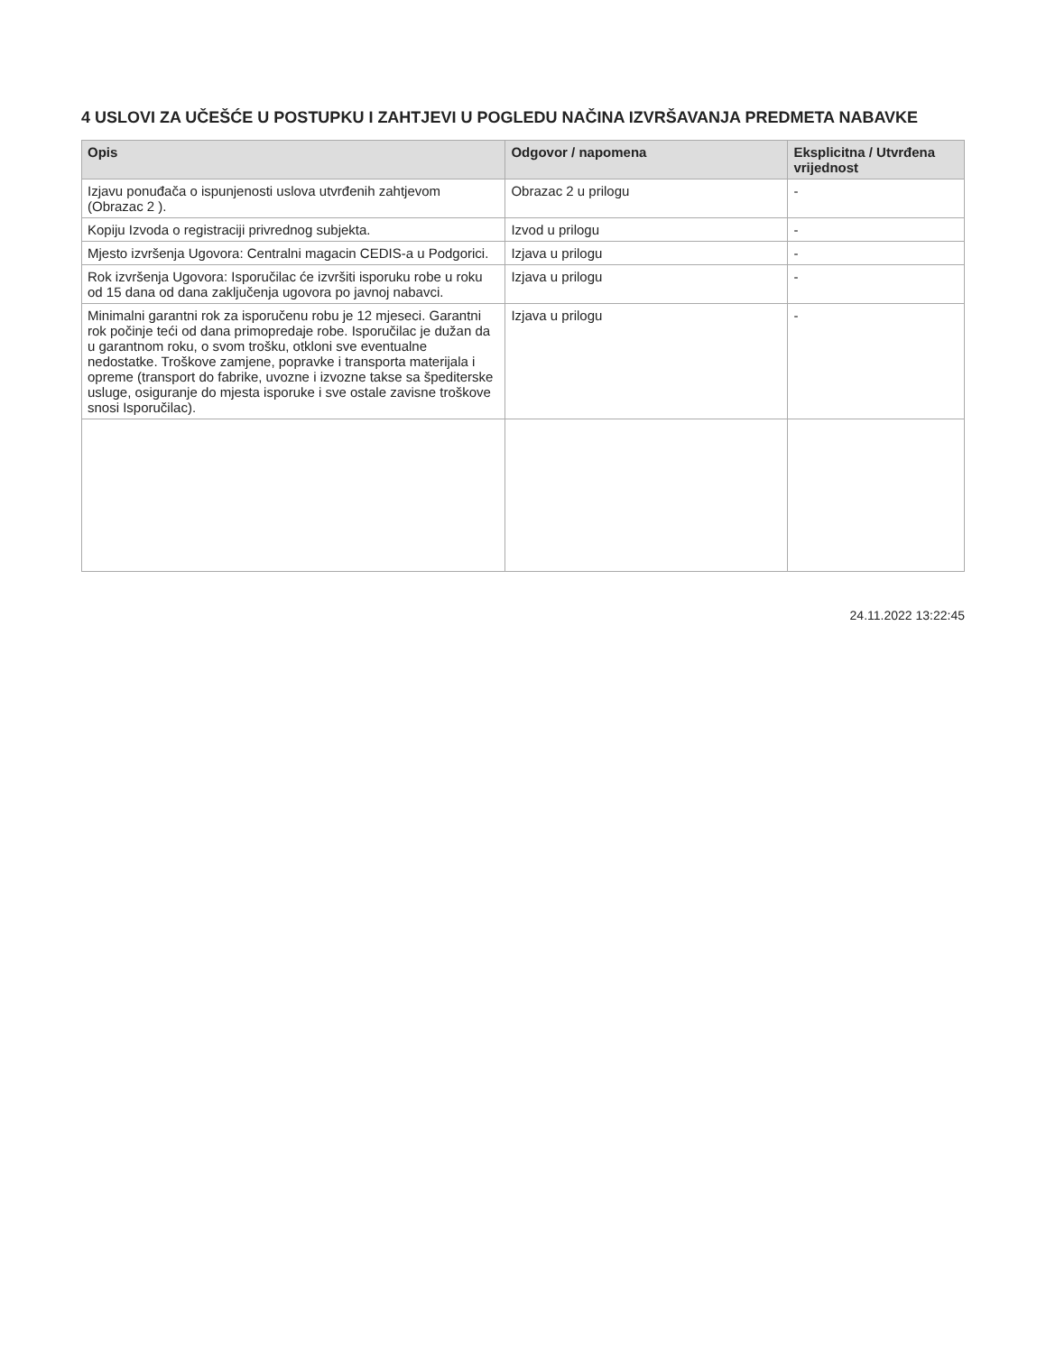4 USLOVI ZA UČEŠĆE U POSTUPKU I ZAHTJEVI U POGLEDU NAČINA IZVRŠAVANJA PREDMETA NABAVKE
| Opis | Odgovor / napomena | Eksplicitna / Utvrđena vrijednost |
| --- | --- | --- |
| Izjavu ponuđača o ispunjenosti uslova utvrđenih zahtjevom (Obrazac 2 ). | Obrazac 2 u prilogu | - |
| Kopiju Izvoda o registraciji privrednog subjekta. | Izvod u prilogu | - |
| Mjesto izvršenja Ugovora: Centralni magacin CEDIS-a u Podgorici. | Izjava u prilogu | - |
| Rok izvršenja Ugovora: Isporučilac će izvršiti isporuku robe u roku od 15 dana od dana zaključenja ugovora po javnoj nabavci. | Izjava u prilogu | - |
| Minimalni garantni rok za isporučenu robu je 12 mjeseci. Garantni rok počinje teći od dana primopredaje robe. Isporučilac je dužan da u garantnom roku, o svom trošku, otkloni sve eventualne nedostatke. Troškove zamjene, popravke i transporta materijala i opreme (transport do fabrike, uvozne i izvozne takse sa špediterske usluge, osiguranje do mjesta isporuke i sve ostale zavisne troškove snosi Isporučilac). | Izjava u prilogu | - |
24.11.2022 13:22:45